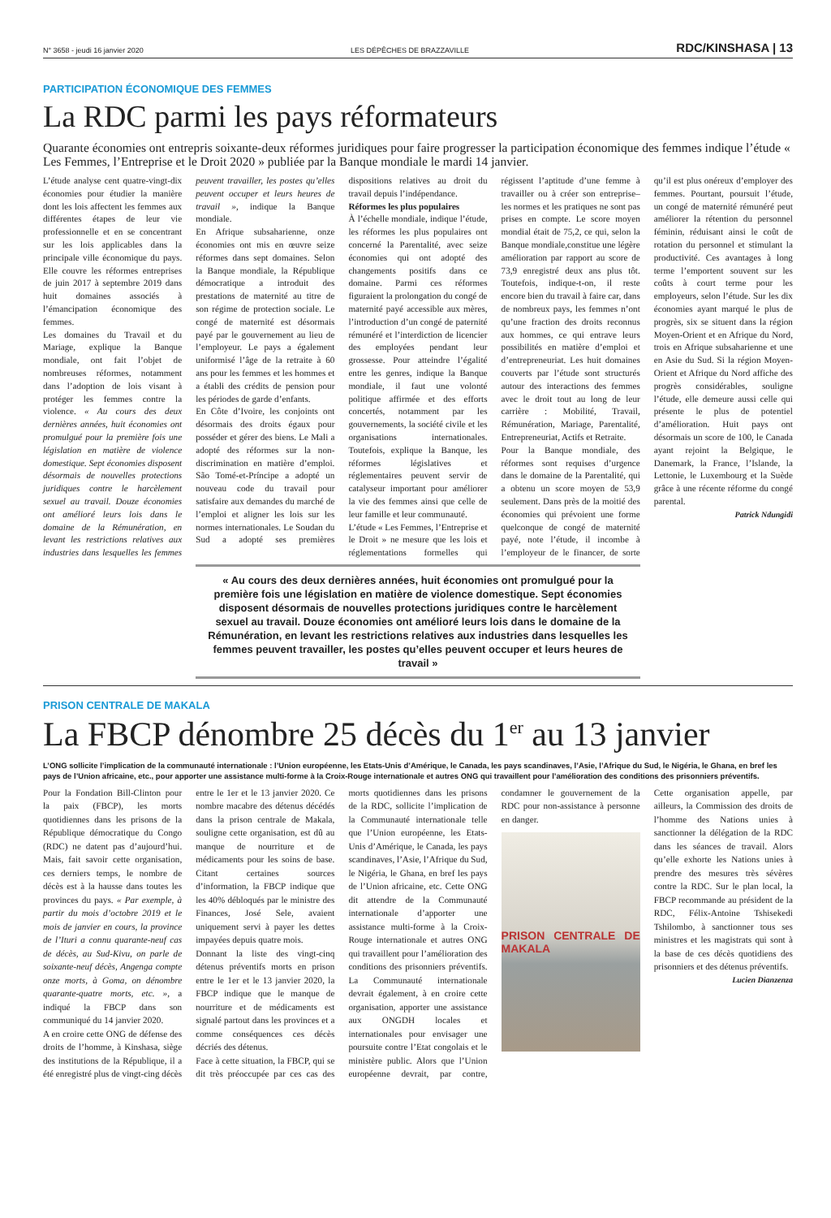N° 3658 - jeudi 16 janvier 2020 LES DÉPÊCHES DE BRAZZAVILLE RDC/KINSHASA | 13
PARTICIPATION ÉCONOMIQUE DES FEMMES
La RDC parmi les pays réformateurs
Quarante économies ont entrepris soixante-deux réformes juridiques pour faire progresser la participation économique des femmes indique l’étude « Les Femmes, l’Entreprise et le Droit 2020 » publiée par la Banque mondiale le mardi 14 janvier.
L’étude analyse cent quatre-vingt-dix économies pour étudier la manière dont les lois affectent les femmes aux différentes étapes de leur vie professionnelle et en se concentrant sur les lois applicables dans la principale ville économique du pays. Elle couvre les réformes entreprises de juin 2017 à septembre 2019 dans huit domaines associés à l’émancipation économique des femmes.
Les domaines du Travail et du Mariage, explique la Banque mondiale, ont fait l’objet de nombreuses réformes, notamment dans l’adoption de lois visant à protéger les femmes contre la violence. « Au cours des deux dernières années, huit économies ont promulgué pour la première fois une législation en matière de violence domestique. Sept économies disposent désormais de nouvelles protections juridiques contre le harcèlement sexuel au travail. Douze économies ont amélioré leurs lois dans le domaine de la Rémunération, en levant les restrictions relatives aux industries dans lesquelles les femmes peuvent travailler, les postes qu’elles peuvent occuper et leurs heures de travail », indique la Banque mondiale.
En Afrique subsaharienne, onze économies ont mis en œuvre seize réformes dans sept domaines. Selon la Banque mondiale, la République démocratique a introduit des prestations de maternité au titre de son régime de protection sociale. Le congé de maternité est désormais payé par le gouvernement au lieu de l’employeur. Le pays a également uniformisé l’âge de la retraite à 60 ans pour les femmes et les hommes et a établi des crédits de pension pour les périodes de garde d’enfants.
En Côte d’Ivoire, les conjoints ont désormais des droits égaux pour posséder et gérer des biens. Le Mali a adopté des réformes sur la non-discrimination en matière d’emploi. São Tomé-et-Príncipe a adopté un nouveau code du travail pour satisfaire aux demandes du marché de l’emploi et aligner les lois sur les normes internationales. Le Soudan du Sud a adopté ses premières dispositions relatives au droit du travail depuis l’indépendance.
Réformes les plus populaires
À l’échelle mondiale, indique l’étude, les réformes les plus populaires ont concerné la Parentalité, avec seize économies qui ont adopté des changements positifs dans ce domaine. Parmi ces réformes figuraient la prolongation du congé de maternité payé accessible aux mères, l’introduction d’un congé de paternité rémunéré et l’interdiction de licencier des employées pendant leur grossesse. Pour atteindre l’égalité entre les genres, indique la Banque mondiale, il faut une volonté politique affirmée et des efforts concertés, notamment par les gouvernements, la société civile et les organisations internationales. Toutefois, explique la Banque, les réformes législatives et réglementaires peuvent servir de catalyseur important pour améliorer la vie des femmes ainsi que celle de leur famille et leur communauté.
L’étude « Les Femmes, l’Entreprise et le Droit » ne mesure que les lois et réglementations formelles qui régissent l’aptitude d’une femme à travailler ou à créer son entreprise– les normes et les pratiques ne sont pas prises en compte. Le score moyen mondial était de 75,2, ce qui, selon la Banque mondiale,constitue une légère amélioration par rapport au score de 73,9 enregistré deux ans plus tôt. Toutefois, indique-t-on, il reste encore bien du travail à faire car, dans de nombreux pays, les femmes n’ont qu’une fraction des droits reconnus aux hommes, ce qui entrave leurs possibilités en matière d’emploi et d’entrepreneuriat. Les huit domaines couverts par l’étude sont structurés autour des interactions des femmes avec le droit tout au long de leur carrière : Mobilité, Travail, Rémunération, Mariage, Parentalité, Entrepreneuriat, Actifs et Retraite.
Pour la Banque mondiale, des réformes sont requises d’urgence dans le domaine de la Parentalité, qui a obtenu un score moyen de 53,9 seulement. Dans près de la moitié des économies qui prévoient une forme quelconque de congé de maternité payé, note l’étude, il incombe à l’employeur de le financer, de sorte qu’il est plus onéreux d’employer des femmes. Pourtant, poursuit l’étude, un congé de maternité rémunéré peut améliorer la rétention du personnel féminin, réduisant ainsi le coût de rotation du personnel et stimulant la productivité. Ces avantages à long terme l’emportent souvent sur les coûts à court terme pour les employeurs, selon l’étude. Sur les dix économies ayant marqué le plus de progrès, six se situent dans la région Moyen-Orient et en Afrique du Nord, trois en Afrique subsaharienne et une en Asie du Sud. Si la région Moyen-Orient et Afrique du Nord affiche des progrès considérables, souligne l’étude, elle demeure aussi celle qui présente le plus de potentiel d’amélioration. Huit pays ont désormais un score de 100, le Canada ayant rejoint la Belgique, le Danemark, la France, l’Islande, la Lettonie, le Luxembourg et la Suède grâce à une récente réforme du congé parental.
Patrick Ndungidi
« Au cours des deux dernières années, huit économies ont promulgué pour la première fois une législation en matière de violence domestique. Sept économies disposent désormais de nouvelles protections juridiques contre le harcèlement sexuel au travail. Douze économies ont amélioré leurs lois dans le domaine de la Rémunération, en levant les restrictions relatives aux industries dans lesquelles les femmes peuvent travailler, les postes qu’elles peuvent occuper et leurs heures de travail »
PRISON CENTRALE DE MAKALA
La FBCP dénombre 25 décès du 1<sup>er</sup> au 13 janvier
L’ONG sollicite l’implication de la communauté internationale : l’Union européenne, les Etats-Unis d’Amérique, le Canada, les pays scandinaves, l’Asie, l’Afrique du Sud, le Nigéria, le Ghana, en bref les pays de l’Union africaine, etc., pour apporter une assistance multi-forme à la Croix-Rouge internationale et autres ONG qui travaillent pour l’amélioration des conditions des prisonniers préventifs.
Pour la Fondation Bill-Clinton pour la paix (FBCP), les morts quotidiennes dans les prisons de la République démocratique du Congo (RDC) ne datent pas d’aujourd’hui. Mais, fait savoir cette organisation, ces derniers temps, le nombre de décès est à la hausse dans toutes les provinces du pays. « Par exemple, à partir du mois d’octobre 2019 et le mois de janvier en cours, la province de l’Ituri a connu quarante-neuf cas de décès, au Sud-Kivu, on parle de soixante-neuf décès, Angenga compte onze morts, à Goma, on dénombre quarante-quatre morts, etc. », a indiqué la FBCP dans son communiqué du 14 janvier 2020.
A en croire cette ONG de défense des droits de l’homme, à Kinshasa, siège des institutions de la République, il a été enregistré plus de vingt-cing décès entre le 1er et le 13 janvier 2020. Ce nombre macabre des détenus décédés dans la prison centrale de Makala, souligne cette organisation, est dû au manque de nourriture et de médicaments pour les soins de base. Citant certaines sources d’information, la FBCP indique que les 40% débloqués par le ministre des Finances, José Sele, avaient uniquement servi à payer les dettes impayées depuis quatre mois.
Donnant la liste des vingt-cinq détenus préventifs morts en prison entre le 1er et le 13 janvier 2020, la FBCP indique que le manque de nourriture et de médicaments est signalé partout dans les provinces et a comme conséquences ces décès décriés des détenus.
Face à cette situation, la FBCP, qui se dit très préoccupée par ces cas des morts quotidiennes dans les prisons de la RDC, sollicite l’implication de la Communauté internationale telle que l’Union européenne, les Etats-Unis d’Amérique, le Canada, les pays scandinaves, l’Asie, l’Afrique du Sud, le Nigéria, le Ghana, en bref les pays de l’Union africaine, etc. Cette ONG dit attendre de la Communauté internationale d’apporter une assistance multi-forme à la Croix-Rouge internationale et autres ONG qui travaillent pour l’amélioration des conditions des prisonniers préventifs. La Communauté internationale devrait également, à en croire cette organisation, apporter une assistance aux ONGDH locales et internationales pour envisager une poursuite contre l’Etat congolais et le ministère public. Alors que l’Union européenne devrait, par contre, condamner le gouvernement de la RDC pour non-assistance à personne en danger.
PRISON CENTRALE DE MAKALA
Cette organisation appelle, par ailleurs, la Commission des droits de l’homme des Nations unies à sanctionner la délégation de la RDC dans les séances de travail. Alors qu’elle exhorte les Nations unies à prendre des mesures très sévères contre la RDC. Sur le plan local, la FBCP recommande au président de la RDC, Félix-Antoine Tshisekedi Tshilombo, à sanctionner tous ses ministres et les magistrats qui sont à la base de ces décès quotidiens des prisonniers et des détenus préventifs.
Lucien Dianzenza